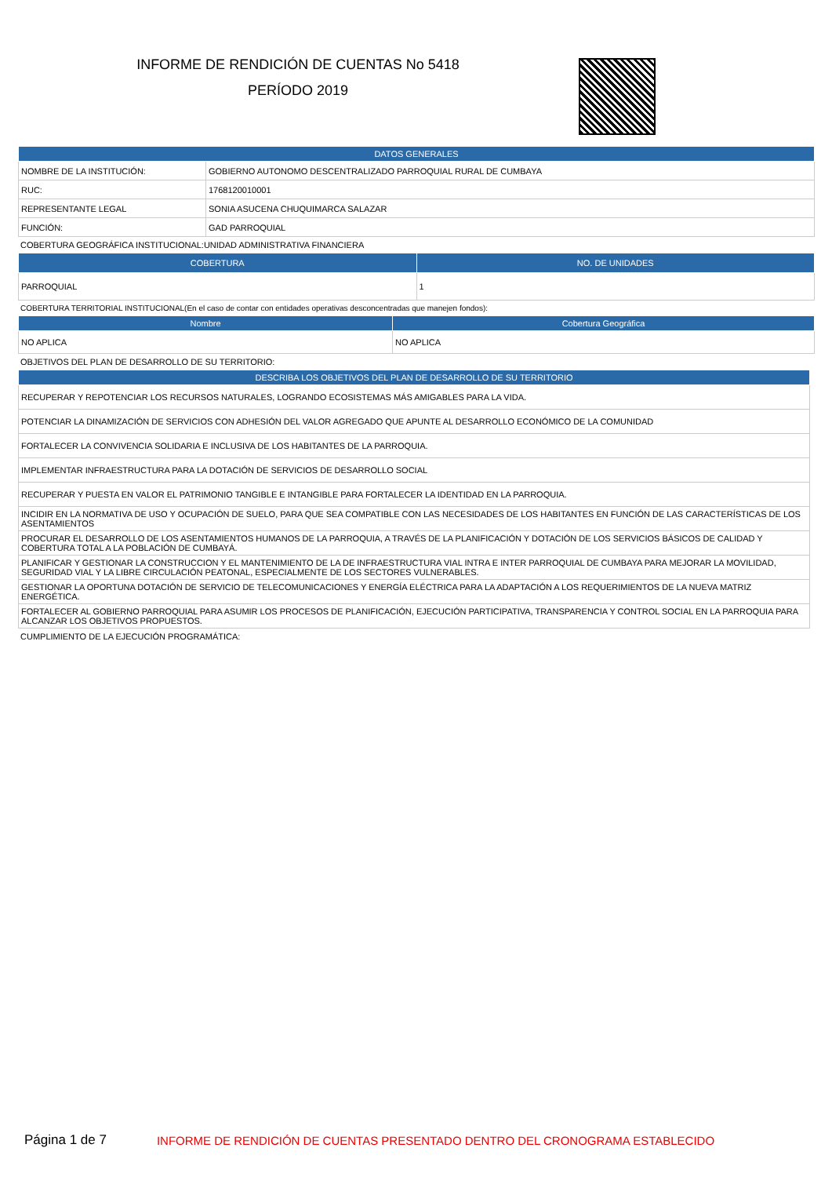INFORME DE RENDICIÓN DE CUENTAS No 5418
PERÍODO 2019
| DATOS GENERALES | |
| --- | --- |
| NOMBRE DE LA INSTITUCIÓN: | GOBIERNO AUTONOMO DESCENTRALIZADO PARROQUIAL RURAL DE CUMBAYA |
| RUC: | 1768120010001 |
| REPRESENTANTE LEGAL | SONIA ASUCENA CHUQUIMARCA SALAZAR |
| FUNCIÓN: | GAD PARROQUIAL |
COBERTURA GEOGRÁFICA INSTITUCIONAL:UNIDAD ADMINISTRATIVA FINANCIERA
| COBERTURA | NO. DE UNIDADES |
| --- | --- |
| PARROQUIAL | 1 |
COBERTURA TERRITORIAL INSTITUCIONAL(En el caso de contar con entidades operativas desconcentradas que manejen fondos):
| Nombre | Cobertura Geográfica |
| --- | --- |
| NO APLICA | NO APLICA |
OBJETIVOS DEL PLAN DE DESARROLLO DE SU TERRITORIO:
| DESCRIBA LOS OBJETIVOS DEL PLAN DE DESARROLLO DE SU TERRITORIO |
| --- |
| RECUPERAR Y REPOTENCIAR LOS RECURSOS NATURALES, LOGRANDO ECOSISTEMAS MÁS AMIGABLES PARA LA VIDA. |
| POTENCIAR LA DINAMIZACIÓN DE SERVICIOS CON ADHESIÓN DEL VALOR AGREGADO QUE APUNTE AL DESARROLLO ECONÓMICO DE LA COMUNIDAD |
| FORTALECER LA CONVIVENCIA SOLIDARIA E INCLUSIVA DE LOS HABITANTES DE LA PARROQUIA. |
| IMPLEMENTAR INFRAESTRUCTURA PARA LA DOTACIÓN DE SERVICIOS DE DESARROLLO SOCIAL |
| RECUPERAR Y PUESTA EN VALOR EL PATRIMONIO TANGIBLE E INTANGIBLE PARA FORTALECER LA IDENTIDAD EN LA PARROQUIA. |
| INCIDIR EN LA NORMATIVA DE USO Y OCUPACIÓN DE SUELO, PARA QUE SEA COMPATIBLE CON LAS NECESIDADES DE LOS HABITANTES EN FUNCIÓN DE LAS CARACTERÍSTICAS DE LOS ASENTAMIENTOS |
| PROCURAR EL DESARROLLO DE LOS ASENTAMIENTOS HUMANOS DE LA PARROQUIA, A TRAVÉS DE LA PLANIFICACIÓN Y DOTACIÓN DE LOS SERVICIOS BÁSICOS DE CALIDAD Y COBERTURA TOTAL A LA POBLACIÓN DE CUMBAYÁ. |
| PLANIFICAR Y GESTIONAR LA CONSTRUCCION Y EL MANTENIMIENTO DE LA DE INFRAESTRUCTURA VIAL INTRA E INTER PARROQUIAL DE CUMBAYA PARA MEJORAR LA MOVILIDAD, SEGURIDAD VIAL Y LA LIBRE CIRCULACIÓN PEATONAL, ESPECIALMENTE DE LOS SECTORES VULNERABLES. |
| GESTIONAR LA OPORTUNA DOTACIÓN DE SERVICIO DE TELECOMUNICACIONES Y ENERGÍA ELÉCTRICA PARA LA ADAPTACIÓN A LOS REQUERIMIENTOS DE LA NUEVA MATRIZ ENERGÉTICA. |
| FORTALECER AL GOBIERNO PARROQUIAL PARA ASUMIR LOS PROCESOS DE PLANIFICACIÓN, EJECUCIÓN PARTICIPATIVA, TRANSPARENCIA Y CONTROL SOCIAL EN LA PARROQUIA PARA ALCANZAR LOS OBJETIVOS PROPUESTOS. |
CUMPLIMIENTO DE LA EJECUCIÓN PROGRAMÁTICA:
Página 1 de 7 INFORME DE RENDICIÓN DE CUENTAS PRESENTADO DENTRO DEL CRONOGRAMA ESTABLECIDO